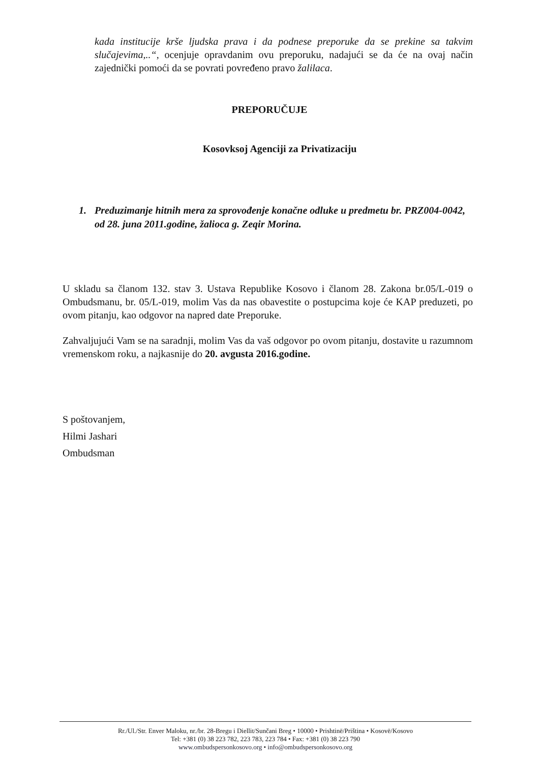kada institucije krše ljudska prava i da podnese preporuke da se prekine sa takvim slučajevima,..“, ocenjuje opravdanim ovu preporuku, nadajući se da će na ovaj način zajednički pomoći da se povrati povređeno pravo žalilaca.
PREPORUČUJE
Kosovksoj Agenciji za Privatizaciju
1. Preduzimanje hitnih mera za sprovođenje konačne odluke u predmetu br. PRZ004-0042, od 28. juna 2011.godine, žalioca g. Zeqir Morina.
U skladu sa članom 132. stav 3. Ustava Republike Kosovo i članom 28. Zakona br.05/L-019 o Ombudsmanu, br. 05/L-019, molim Vas da nas obavestite o postupcima koje će KAP preduzeti, po ovom pitanju, kao odgovor na napred date Preporuke.
Zahvaljujući Vam se na saradnji, molim Vas da vaš odgovor po ovom pitanju, dostavite u razumnom vremenskom roku, a najkasnije do 20. avgusta 2016.godine.
S poštovanjem,
Hilmi Jashari
Ombudsman
Rr./Ul./Str. Enver Maloku, nr./br. 28-Bregu i Diellit/Sunčani Breg • 10000 • Prishtinë/Priština • Kosovë/Kosovo
Tel: +381 (0) 38 223 782, 223 783, 223 784 • Fax: +381 (0) 38 223 790
www.ombudspersonkosovo.org • info@ombudspersonkosovo.org